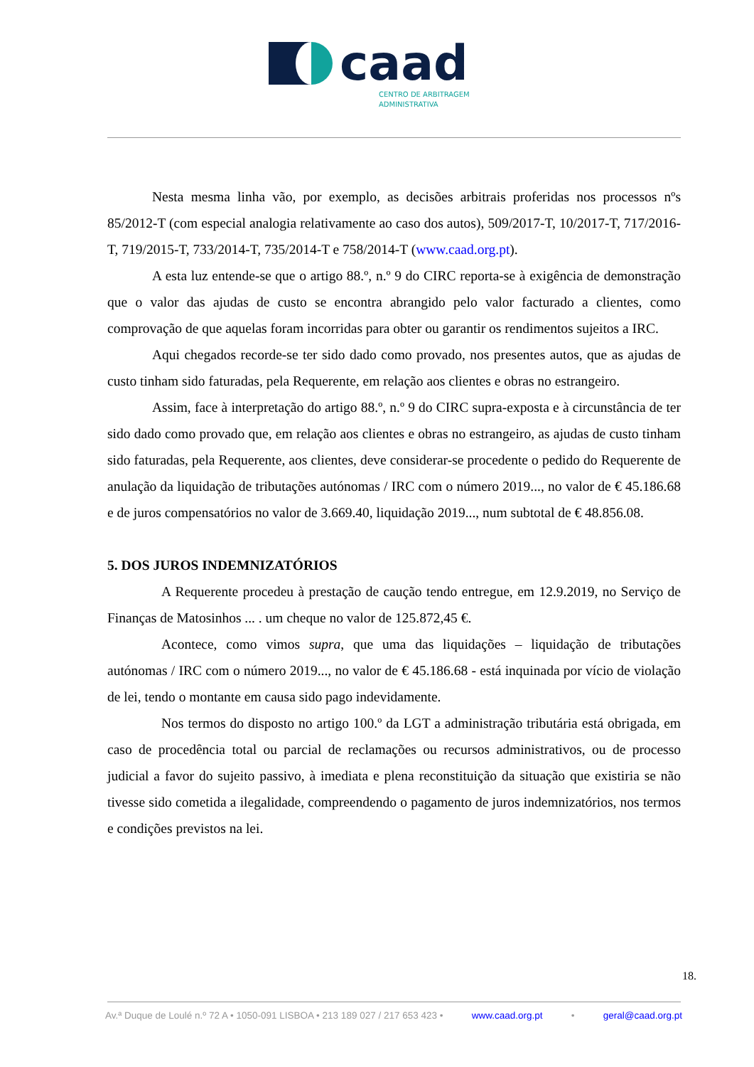caad
CENTRO DE ARBITRAGEM
ADMINISTRATIVA
Nesta mesma linha vão, por exemplo, as decisões arbitrais proferidas nos processos nºs 85/2012-T (com especial analogia relativamente ao caso dos autos), 509/2017-T, 10/2017-T, 717/2016-T, 719/2015-T, 733/2014-T, 735/2014-T e 758/2014-T (www.caad.org.pt).
A esta luz entende-se que o artigo 88.º, n.º 9 do CIRC reporta-se à exigência de demonstração que o valor das ajudas de custo se encontra abrangido pelo valor facturado a clientes, como comprovação de que aquelas foram incorridas para obter ou garantir os rendimentos sujeitos a IRC.
Aqui chegados recorde-se ter sido dado como provado, nos presentes autos, que as ajudas de custo tinham sido faturadas, pela Requerente, em relação aos clientes e obras no estrangeiro.
Assim, face à interpretação do artigo 88.º, n.º 9 do CIRC supra-exposta e à circunstância de ter sido dado como provado que, em relação aos clientes e obras no estrangeiro, as ajudas de custo tinham sido faturadas, pela Requerente, aos clientes, deve considerar-se procedente o pedido do Requerente de anulação da liquidação de tributações autónomas / IRC com o número 2019..., no valor de € 45.186.68 e de juros compensatórios no valor de 3.669.40, liquidação 2019..., num subtotal de € 48.856.08.
5. DOS JUROS INDEMNIZATÓRIOS
A Requerente procedeu à prestação de caução tendo entregue, em 12.9.2019, no Serviço de Finanças de Matosinhos ... . um cheque no valor de 125.872,45 €.
Acontece, como vimos supra, que uma das liquidações – liquidação de tributações autónomas / IRC com o número 2019..., no valor de € 45.186.68 - está inquinada por vício de violação de lei, tendo o montante em causa sido pago indevidamente.
Nos termos do disposto no artigo 100.º da LGT a administração tributária está obrigada, em caso de procedência total ou parcial de reclamações ou recursos administrativos, ou de processo judicial a favor do sujeito passivo, à imediata e plena reconstituição da situação que existiria se não tivesse sido cometida a ilegalidade, compreendendo o pagamento de juros indemnizatórios, nos termos e condições previstos na lei.
18.
Av.ª Duque de Loulé n.º 72 A • 1050-091 LISBOA • 213 189 027 / 217 653 423 • www.caad.org.pt • geral@caad.org.pt